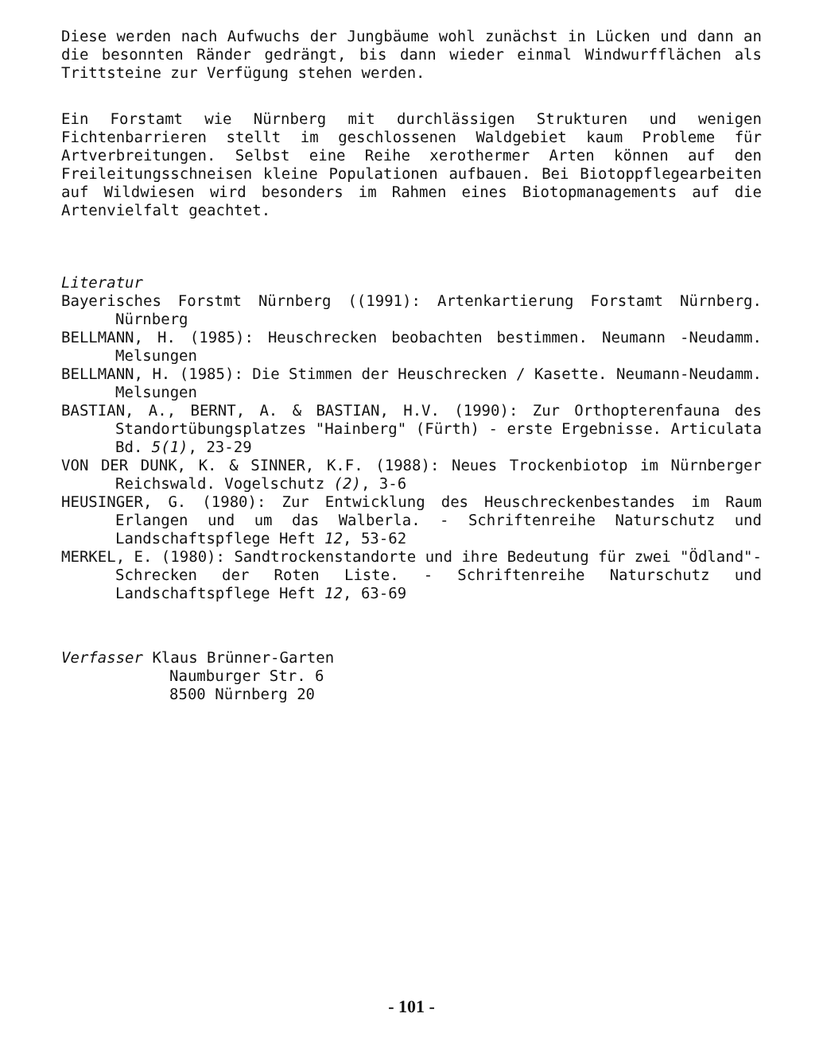Diese werden nach Aufwuchs der Jungbäume wohl zunächst in Lücken und dann an die besonnten Ränder gedrängt, bis dann wieder einmal Windwurfflächen als Trittsteine zur Verfügung stehen werden.
Ein Forstamt wie Nürnberg mit durchlässigen Strukturen und wenigen Fichtenbarrieren stellt im geschlossenen Waldgebiet kaum Probleme für Artverbreitungen. Selbst eine Reihe xerothermer Arten können auf den Freileitungsschneisen kleine Populationen aufbauen. Bei Biotoppflegearbeiten auf Wildwiesen wird besonders im Rahmen eines Biotopmanagements auf die Artenvielfalt geachtet.
Literatur
Bayerisches Forstmt Nürnberg ((1991): Artenkartierung Forstamt Nürnberg. Nürnberg
BELLMANN, H. (1985): Heuschrecken beobachten bestimmen. Neumann -Neudamm. Melsungen
BELLMANN, H. (1985): Die Stimmen der Heuschrecken / Kasette. Neumann-Neudamm. Melsungen
BASTIAN, A., BERNT, A. & BASTIAN, H.V. (1990): Zur Orthopterenfauna des Standortübungsplatzes "Hainberg" (Fürth) - erste Ergebnisse. Articulata Bd. 5(1), 23-29
VON DER DUNK, K. & SINNER, K.F. (1988): Neues Trockenbiotop im Nürnberger Reichswald. Vogelschutz (2), 3-6
HEUSINGER, G. (1980): Zur Entwicklung des Heuschreckenbestandes im Raum Erlangen und um das Walberla. - Schriftenreihe Naturschutz und Landschaftspflege Heft 12, 53-62
MERKEL, E. (1980): Sandtrockenstandorte und ihre Bedeutung für zwei "Ödland"-Schrecken der Roten Liste. - Schriftenreihe Naturschutz und Landschaftspflege Heft 12, 63-69
Verfasser Klaus Brünner-Garten
Naumburger Str. 6
8500 Nürnberg 20
- 101 -